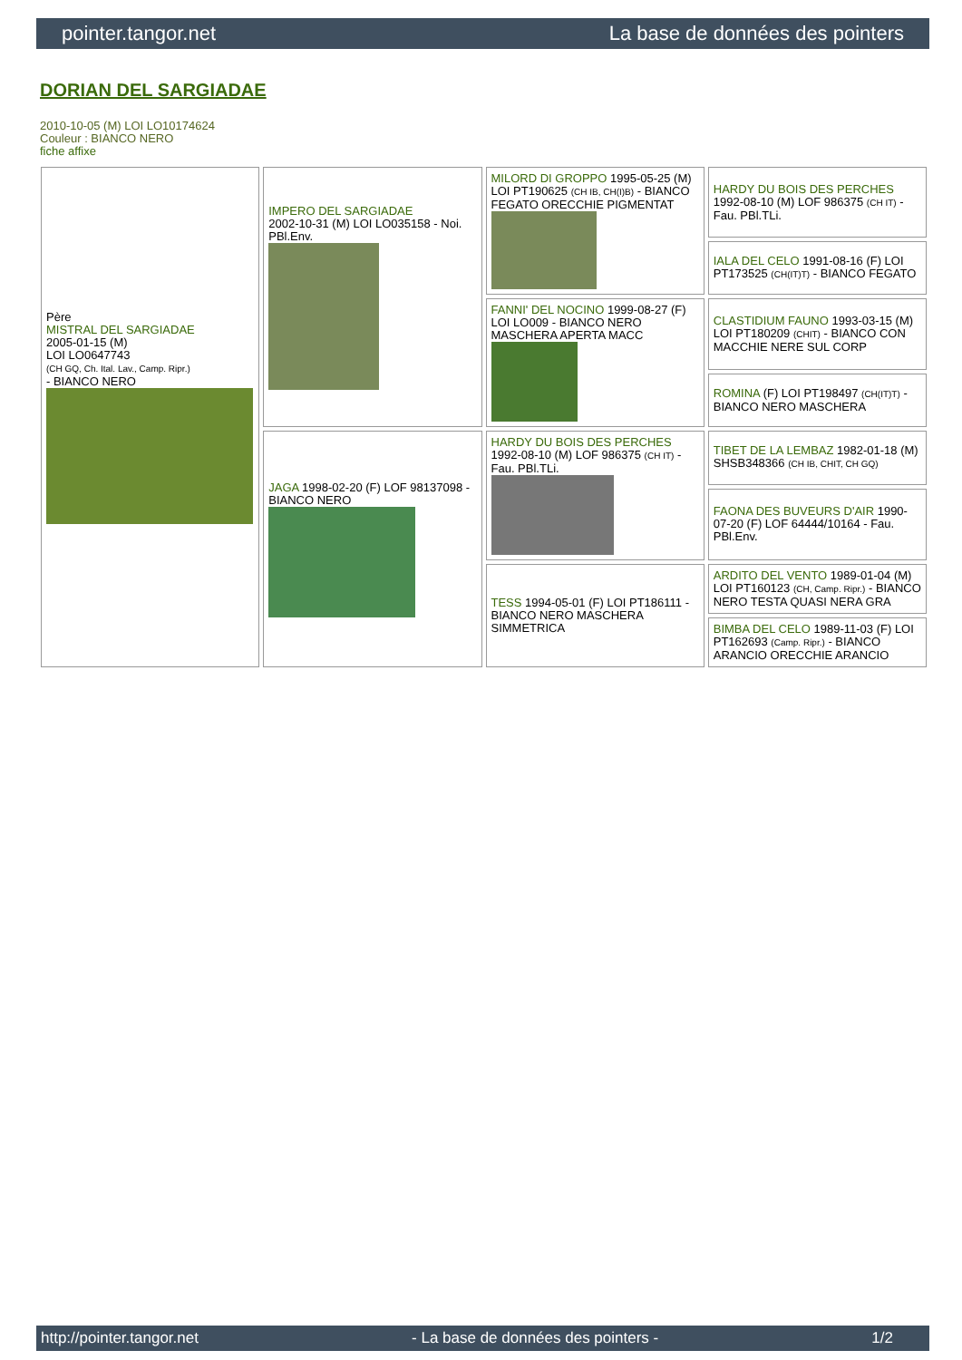pointer.tangor.net La base de données des pointers
DORIAN DEL SARGIADAE
2010-10-05 (M) LOI LO10174624
Couleur : BIANCO NERO
fiche affixe
| Père MISTRAL DEL SARGIADAE 2005-01-15 (M) LOI LO0647743 (CH GQ, Ch. Ital. Lav., Camp. Ripr.) - BIANCO NERO | IMPERO DEL SARGIADAE 2002-10-31 (M) LOI LO035158 - Noi. PBl.Env. | MILORD DI GROPPO 1995-05-25 (M) LOI PT190625 (CH IB, CH(I)B) - BIANCO FEGATO ORECCHIE PIGMENTAT | HARDY DU BOIS DES PERCHES 1992-08-10 (M) LOF 986375 (CH IT) - Fau. PBl.TLi. |
| | | | IALA DEL CELO 1991-08-16 (F) LOI PT173525 (CH(IT)T) - BIANCO FEGATO |
| | | FANNI' DEL NOCINO 1999-08-27 (F) LOI LO009 - BIANCO NERO MASCHERA APERTA MACC | CLASTIDIUM FAUNO 1993-03-15 (M) LOI PT180209 (CHIT) - BIANCO CON MACCHIE NERE SUL CORP |
| | | | ROMINA (F) LOI PT198497 (CH(IT)T) - BIANCO NERO MASCHERA |
| | JAGA 1998-02-20 (F) LOF 98137098 - BIANCO NERO | HARDY DU BOIS DES PERCHES 1992-08-10 (M) LOF 986375 (CH IT) - Fau. PBl.TLi. | TIBET DE LA LEMBAZ 1982-01-18 (M) SHSB348366 (CH IB, CHIT, CH GQ) |
| | | | FAONA DES BUVEURS D'AIR 1990-07-20 (F) LOF 64444/10164 - Fau. PBl.Env. |
| | | TESS 1994-05-01 (F) LOI PT186111 - BIANCO NERO MASCHERA SIMMETRICA | ARDITO DEL VENTO 1989-01-04 (M) LOI PT160123 (CH, Camp. Ripr.) - BIANCO NERO TESTA QUASI NERA GRA |
| | | | BIMBA DEL CELO 1989-11-03 (F) LOI PT162693 (Camp. Ripr.) - BIANCO ARANCIO ORECCHIE ARANCIO |
http://pointer.tangor.net - La base de données des pointers - 1/2